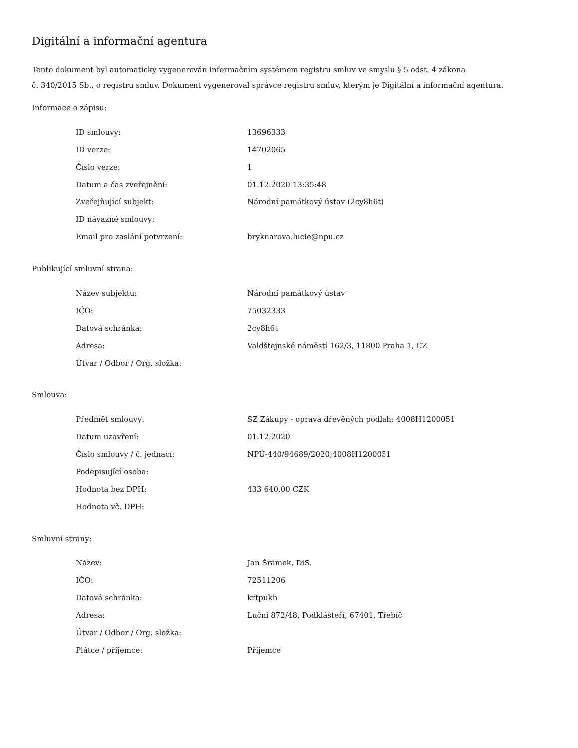Digitální a informační agentura
Tento dokument byl automaticky vygenerován informačním systémem registru smluv ve smyslu § 5 odst. 4 zákona
č. 340/2015 Sb., o registru smluv. Dokument vygeneroval správce registru smluv, kterým je Digitální a informační agentura.
Informace o zápisu:
| ID smlouvy: | 13696333 |
| ID verze: | 14702065 |
| Číslo verze: | 1 |
| Datum a čas zveřejnění: | 01.12.2020 13:35:48 |
| Zveřejňující subjekt: | Národní památkový ústav (2cy8h6t) |
| ID návazné smlouvy: | |
| Email pro zaslání potvrzení: | bryknarova.lucie@npu.cz |
Publikující smluvní strana:
| Název subjektu: | Národní památkový ústav |
| IČO: | 75032333 |
| Datová schránka: | 2cy8h6t |
| Adresa: | Valdštejnské náměstí 162/3, 11800 Praha 1, CZ |
| Útvar / Odbor / Org. složka: | |
Smlouva:
| Předmět smlouvy: | SZ Zákupy - oprava dřevěných podlah; 4008H1200051 |
| Datum uzavření: | 01.12.2020 |
| Číslo smlouvy / č. jednací: | NPÚ-440/94689/2020;4008H1200051 |
| Podepisující osoba: | |
| Hodnota bez DPH: | 433 640,00 CZK |
| Hodnota vč. DPH: | |
Smluvní strany:
| Název: | Jan Šrámek, DiS. |
| IČO: | 72511206 |
| Datová schránka: | krtpukh |
| Adresa: | Luční 872/48, Podklášteří, 67401, Třebíč |
| Útvar / Odbor / Org. složka: | |
| Plátce / příjemce: | Příjemce |